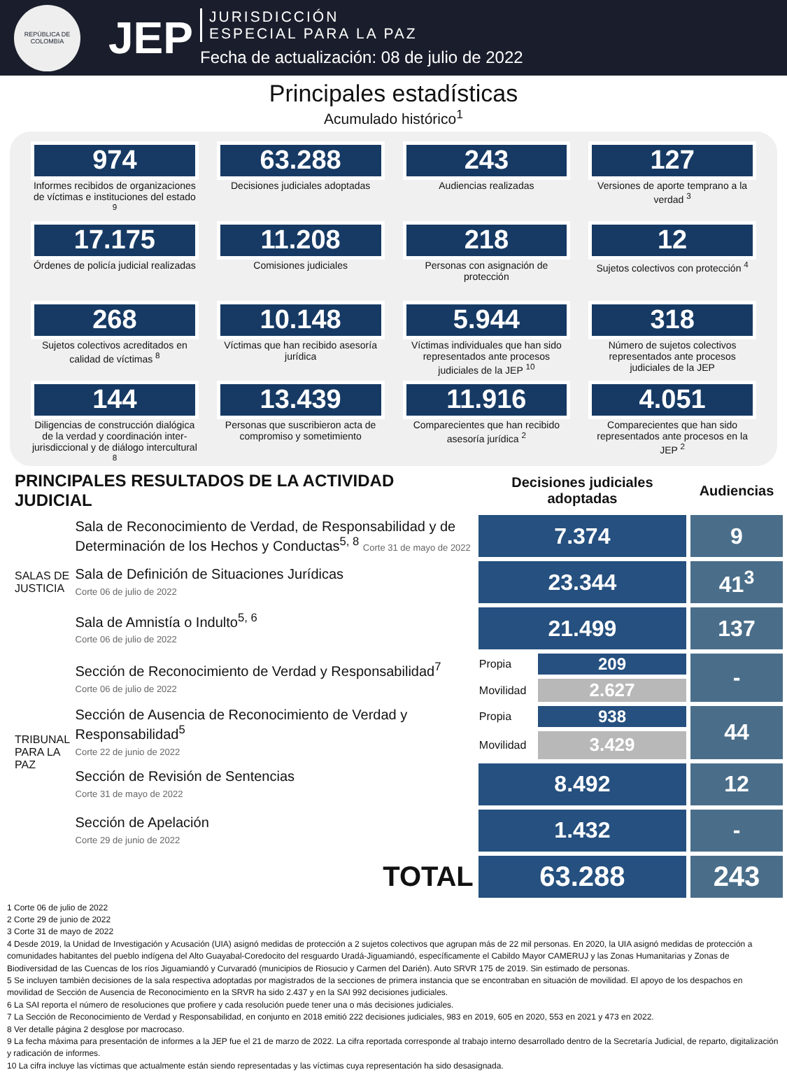REPÚBLICA DE COLOMBIA
JEP
JURISDICCIÓN
ESPECIAL PARA LA PAZ
Fecha de actualización: 08 de julio de 2022
Principales estadísticas
Acumulado histórico<sup>1</sup>
974
Informes recibidos de organizaciones de víctimas e instituciones del estado <sup>9</sup>
63.288
Decisiones judiciales adoptadas
243
Audiencias realizadas
127
Versiones de aporte temprano a la verdad <sup>3</sup>
17.175
Órdenes de policía judicial realizadas
11.208
Comisiones judiciales
218
Personas con asignación de protección
12
Sujetos colectivos con protección <sup>4</sup>
268
Sujetos colectivos acreditados en calidad de víctimas <sup>8</sup>
10.148
Víctimas que han recibido asesoría jurídica
5.944
Víctimas individuales que han sido representados ante procesos judiciales de la JEP <sup>10</sup>
318
Número de sujetos colectivos representados ante procesos judiciales de la JEP
144
Diligencias de construcción dialógica de la verdad y coordinación inter-jurisdiccional y de diálogo intercultural <sup>8</sup>
13.439
Personas que suscribieron acta de compromiso y sometimiento
11.916
Comparecientes que han recibido asesoría jurídica <sup>2</sup>
4.051
Comparecientes que han sido representados ante procesos en la JEP <sup>2</sup>
| PRINCIPALES RESULTADOS DE LA ACTIVIDAD JUDICIAL | | Decisiones judiciales adoptadas | | Audiencias |
| SALAS DE JUSTICIA | Sala de Reconocimiento de Verdad, de Responsabilidad y de Determinación de los Hechos y Conductas<sup>5, 8</sup> Corte 31 de mayo de 2022 | 7.374 | | 9 |
| | Sala de Definición de Situaciones Jurídicas Corte 06 de julio de 2022 | 23.344 | | 41<sup>3</sup> |
| | Sala de Amnistía o Indulto<sup>5, 6</sup> Corte 06 de julio de 2022 | 21.499 | | 137 |
| TRIBUNAL PARA LA PAZ | Sección de Reconocimiento de Verdad y Responsabilidad<sup>7</sup> Corte 06 de julio de 2022 | Propia | 209 | - |
| | | Movilidad | 2.627 | |
| | Sección de Ausencia de Reconocimiento de Verdad y Responsabilidad<sup>5</sup> Corte 22 de junio de 2022 | Propia | 938 | 44 |
| | | Movilidad | 3.429 | |
| | Sección de Revisión de Sentencias Corte 31 de mayo de 2022 | 8.492 | | 12 |
| | Sección de Apelación Corte 29 de junio de 2022 | 1.432 | | - |
| | TOTAL | 63.288 | | 243 |
1 Corte 06 de julio de 2022
2 Corte 29 de junio de 2022
3 Corte 31 de mayo de 2022
4 Desde 2019, la Unidad de Investigación y Acusación (UIA) asignó medidas de protección a 2 sujetos colectivos que agrupan más de 22 mil personas. En 2020, la UIA asignó medidas de protección a comunidades habitantes del pueblo indígena del Alto Guayabal-Coredocito del resguardo Uradá-Jiguamiandó, específicamente el Cabildo Mayor CAMERUJ y las Zonas Humanitarias y Zonas de Biodiversidad de las Cuencas de los ríos Jiguamiandó y Curvaradó (municipios de Riosucio y Carmen del Darién). Auto SRVR 175 de 2019. Sin estimado de personas.
5 Se incluyen también decisiones de la sala respectiva adoptadas por magistrados de la secciones de primera instancia que se encontraban en situación de movilidad. El apoyo de los despachos en movilidad de Sección de Ausencia de Reconocimiento en la SRVR ha sido 2.437 y en la SAI 992 decisiones judiciales.
6 La SAI reporta el número de resoluciones que profiere y cada resolución puede tener una o más decisiones judiciales.
7 La Sección de Reconocimiento de Verdad y Responsabilidad, en conjunto en 2018 emitió 222 decisiones judiciales, 983 en 2019, 605 en 2020, 553 en 2021 y 473 en 2022.
8 Ver detalle página 2 desglose por macrocaso.
9 La fecha máxima para presentación de informes a la JEP fue el 21 de marzo de 2022. La cifra reportada corresponde al trabajo interno desarrollado dentro de la Secretaría Judicial, de reparto, digitalización y radicación de informes.
10 La cifra incluye las víctimas que actualmente están siendo representadas y las víctimas cuya representación ha sido desasignada.